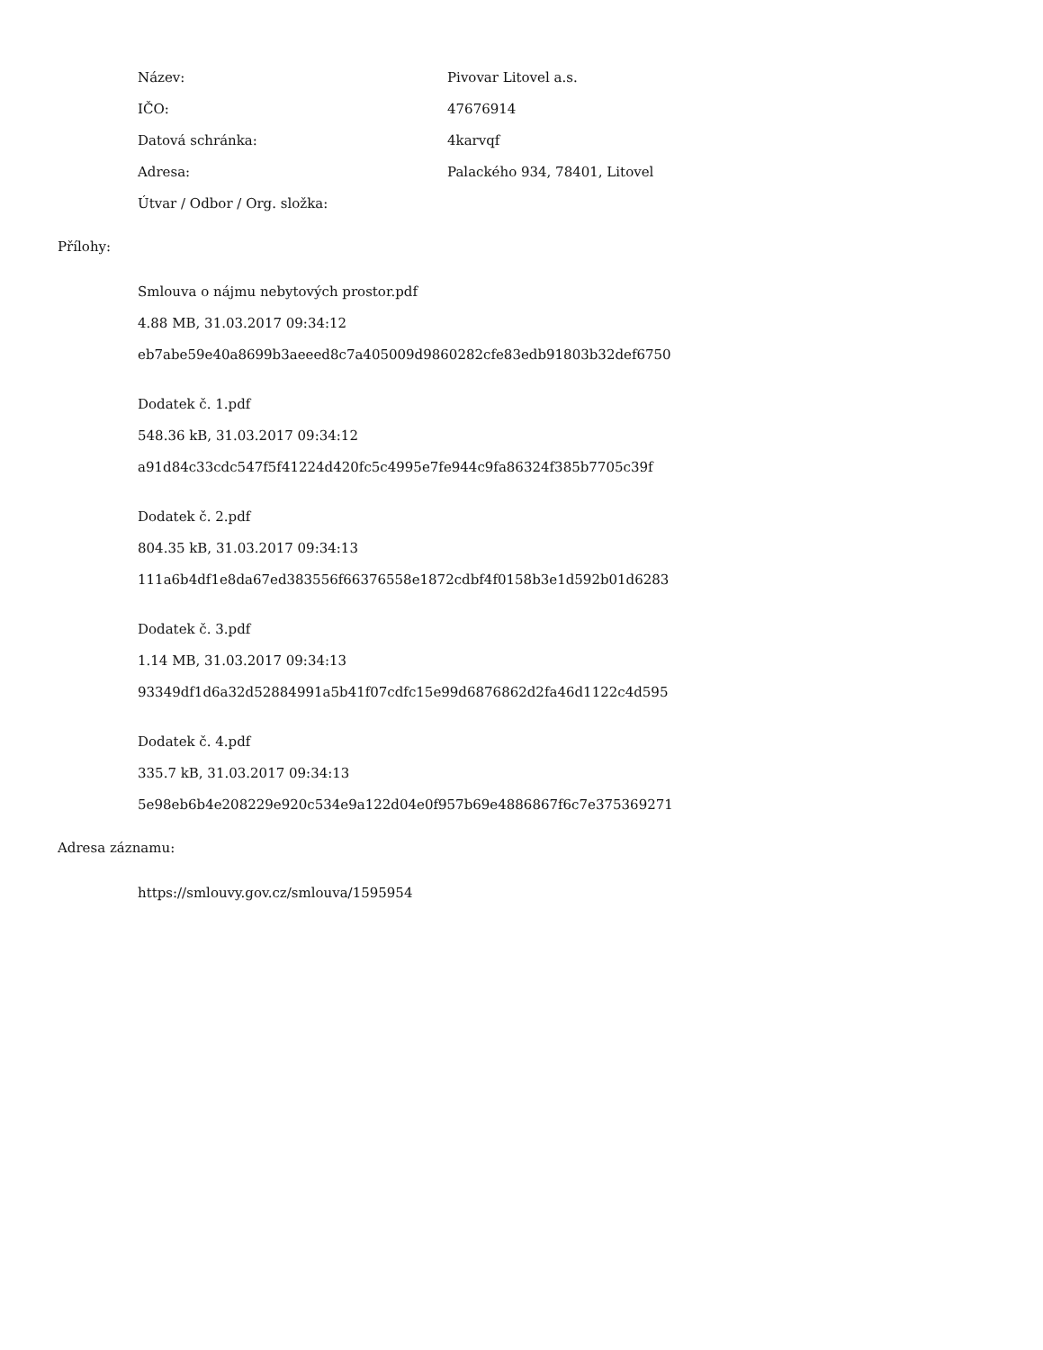Název: Pivovar Litovel a.s.
IČO: 47676914
Datová schránka: 4karvqf
Adresa: Palackého 934, 78401, Litovel
Útvar / Odbor / Org. složka:
Přílohy:
Smlouva o nájmu nebytových prostor.pdf
4.88 MB, 31.03.2017 09:34:12
eb7abe59e40a8699b3aeeed8c7a405009d9860282cfe83edb91803b32def6750
Dodatek č. 1.pdf
548.36 kB, 31.03.2017 09:34:12
a91d84c33cdc547f5f41224d420fc5c4995e7fe944c9fa86324f385b7705c39f
Dodatek č. 2.pdf
804.35 kB, 31.03.2017 09:34:13
111a6b4df1e8da67ed383556f66376558e1872cdbf4f0158b3e1d592b01d6283
Dodatek č. 3.pdf
1.14 MB, 31.03.2017 09:34:13
93349df1d6a32d52884991a5b41f07cdfc15e99d6876862d2fa46d1122c4d595
Dodatek č. 4.pdf
335.7 kB, 31.03.2017 09:34:13
5e98eb6b4e208229e920c534e9a122d04e0f957b69e4886867f6c7e375369271
Adresa záznamu:
https://smlouvy.gov.cz/smlouva/1595954